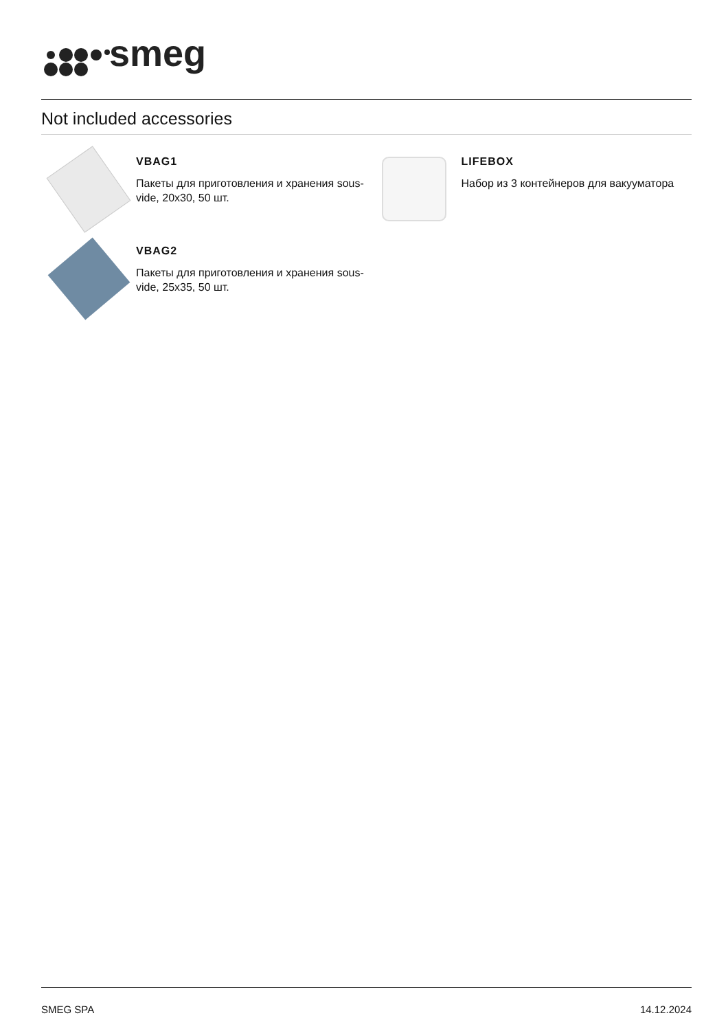smeg
Not included accessories
VBAG1
Пакеты для приготовления и хранения sous-vide, 20x30, 50 шт.
LIFEBOX
Набор из 3 контейнеров для вакууматора
VBAG2
Пакеты для приготовления и хранения sous-vide, 25x35, 50 шт.
SMEG SPA 14.12.2024